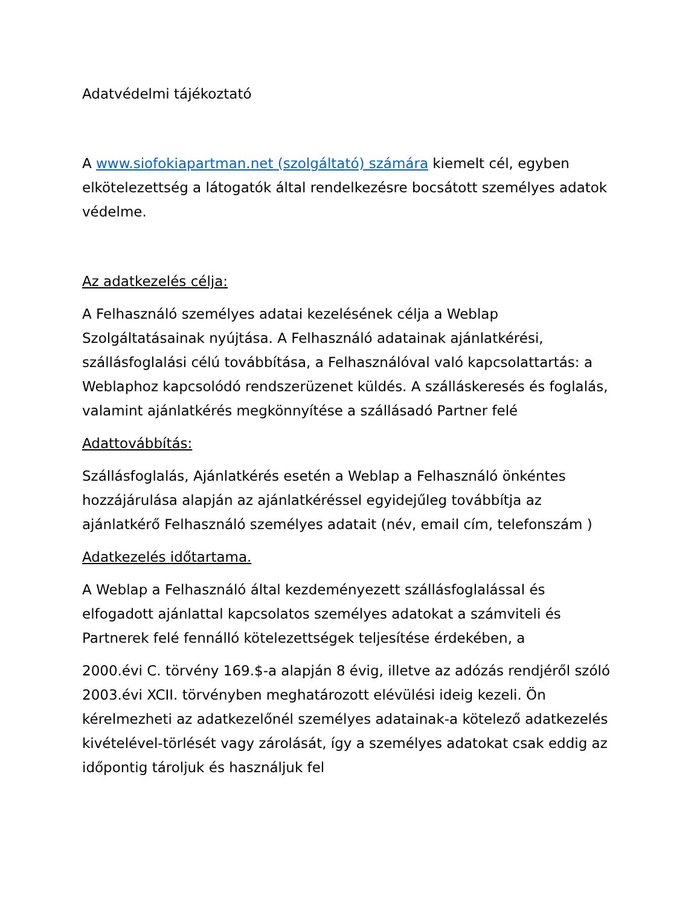Adatvédelmi tájékoztató
A www.siofokiapartman.net (szolgáltató) számára kiemelt cél, egyben elkötelezettség a látogatók által rendelkezésre bocsátott személyes adatok védelme.
Az adatkezelés célja:
A Felhasználó személyes adatai kezelésének célja a Weblap Szolgáltatásainak nyújtása. A Felhasználó adatainak ajánlatkérési, szállásfoglalási célú továbbítása, a Felhasználóval való kapcsolattartás: a Weblaphoz kapcsolódó rendszerüzenet küldés. A szálláskeresés és foglalás, valamint ajánlatkérés megkönnyítése a szállásadó Partner felé
Adattovábbítás:
Szállásfoglalás, Ajánlatkérés esetén a Weblap a Felhasználó önkéntes hozzájárulása alapján az ajánlatkéréssel egyidejűleg továbbítja az ajánlatkérő Felhasználó személyes adatait (név, email cím, telefonszám )
Adatkezelés időtartama.
A Weblap a Felhasználó által kezdeményezett szállásfoglalással és elfogadott ajánlattal kapcsolatos személyes adatokat a számviteli és Partnerek felé fennálló kötelezettségek teljesítése érdekében, a
2000.évi C. törvény 169.$-a alapján 8 évig, illetve az adózás rendjéről szóló 2003.évi XCII. törvényben meghatározott elévülési ideig kezeli. Ön kérelmezheti az adatkezelőnél személyes adatainak-a kötelező adatkezelés kivételével-törlését vagy zárolását, így a személyes adatokat csak eddig az időpontig tároljuk és használjuk fel